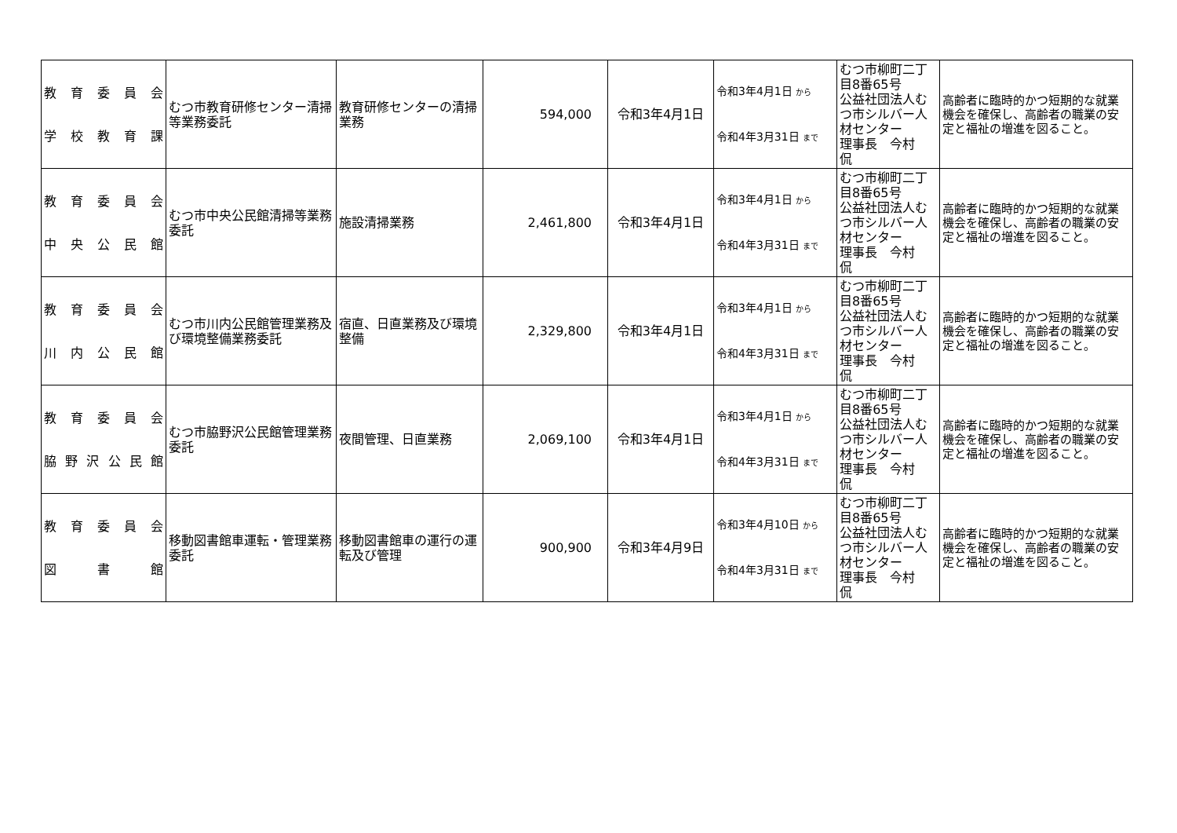| 教 育 委 員 会 学 校 教 育 課 | むつ市教育研修センター清掃等業務委託 | 教育研修センターの清掃業務 | 594,000 | 令和3年4月1日 | 令和3年4月1日 から 令和4年3月31日 まで | むつ市柳町二丁目8番65号 公益社団法人むつ市シルバー人材センター 理事長 今村 侃 | 高齢者に臨時的かつ短期的な就業機会を確保し、高齢者の職業の安定と福祉の増進を図ること。 |
| 教 育 委 員 会 中 央 公 民 館 | むつ市中央公民館清掃等業務委託 | 施設清掃業務 | 2,461,800 | 令和3年4月1日 | 令和3年4月1日 から 令和4年3月31日 まで | むつ市柳町二丁目8番65号 公益社団法人むつ市シルバー人材センター 理事長 今村 侃 | 高齢者に臨時的かつ短期的な就業機会を確保し、高齢者の職業の安定と福祉の増進を図ること。 |
| 教 育 委 員 会 川 内 公 民 館 | むつ市川内公民館管理業務及び環境整備業務委託 | 宿直、日直業務及び環境整備 | 2,329,800 | 令和3年4月1日 | 令和3年4月1日 から 令和4年3月31日 まで | むつ市柳町二丁目8番65号 公益社団法人むつ市シルバー人材センター 理事長 今村 侃 | 高齢者に臨時的かつ短期的な就業機会を確保し、高齢者の職業の安定と福祉の増進を図ること。 |
| 教 育 委 員 会 脇 野 沢 公 民 館 | むつ市脇野沢公民館管理業務委託 | 夜間管理、日直業務 | 2,069,100 | 令和3年4月1日 | 令和3年4月1日 から 令和4年3月31日 まで | むつ市柳町二丁目8番65号 公益社団法人むつ市シルバー人材センター 理事長 今村 侃 | 高齢者に臨時的かつ短期的な就業機会を確保し、高齢者の職業の安定と福祉の増進を図ること。 |
| 教 育 委 員 会 図 書 館 | 移動図書館車運転・管理業務委託 | 移動図書館車の運行の運転及び管理 | 900,900 | 令和3年4月9日 | 令和3年4月10日 から 令和4年3月31日 まで | むつ市柳町二丁目8番65号 公益社団法人むつ市シルバー人材センター 理事長 今村 侃 | 高齢者に臨時的かつ短期的な就業機会を確保し、高齢者の職業の安定と福祉の増進を図ること。 |